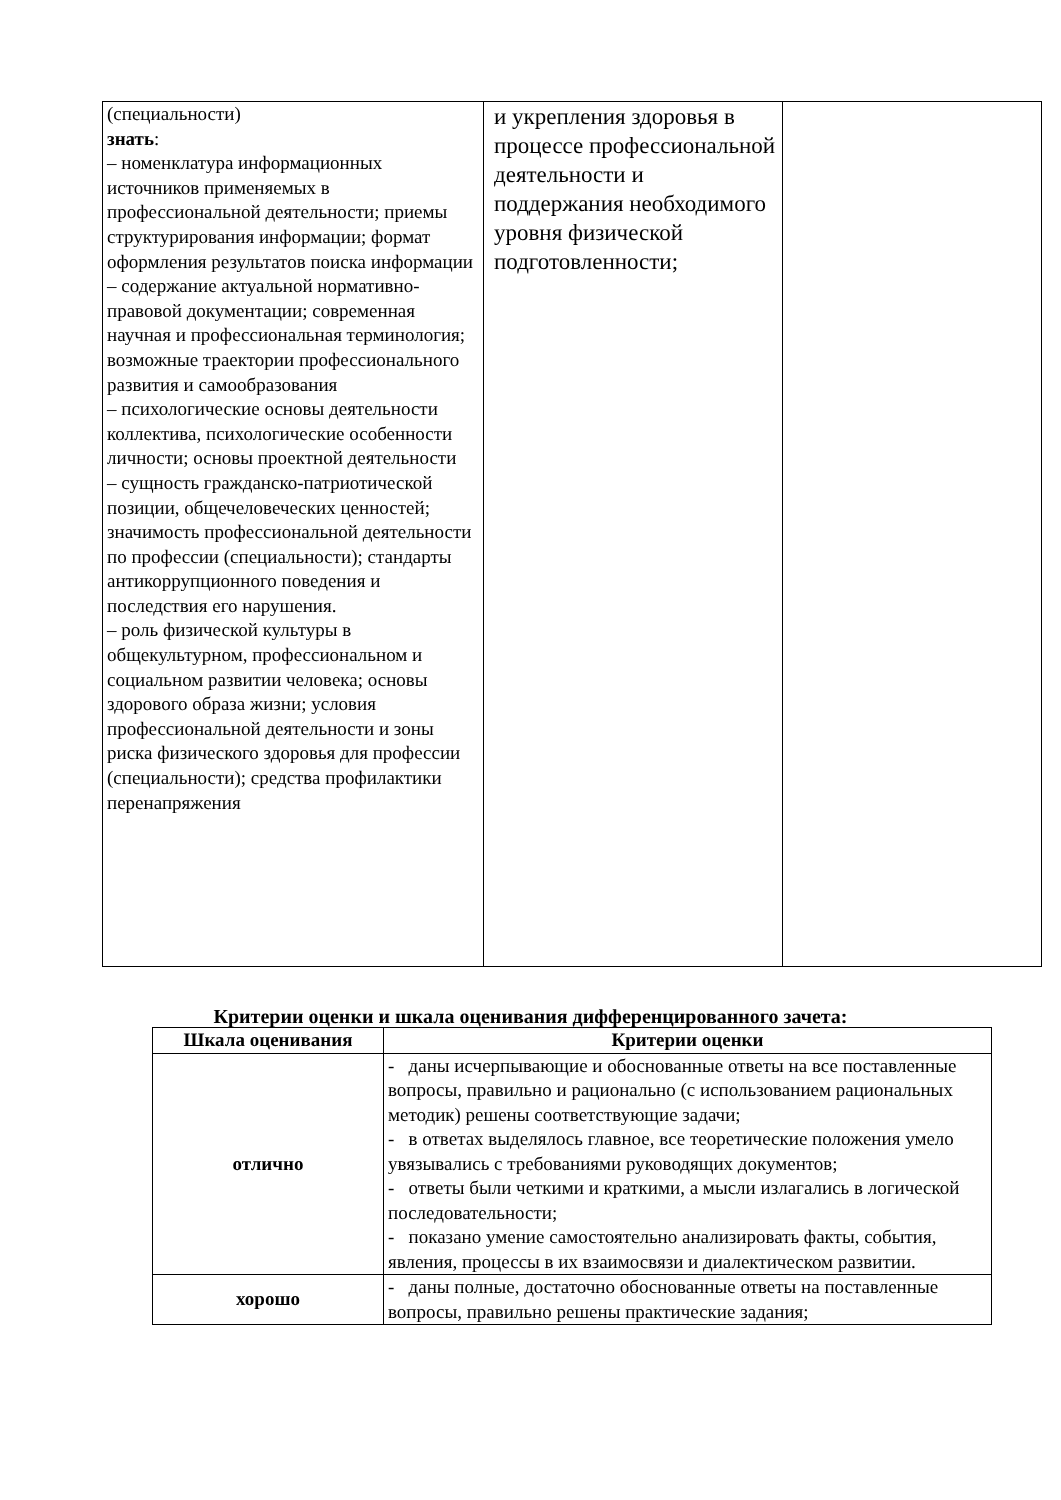| (специальности) знать : – номенклатура информационных источников применяемых в профессиональной деятельности; приемы структурирования информации; формат оформления результатов поиска информации – содержание актуальной нормативно-правовой документации; современная научная и профессиональная терминология; возможные траектории профессионального развития и самообразования – психологические основы деятельности коллектива, психологические особенности личности; основы проектной деятельности – сущность гражданско-патриотической позиции, общечеловеческих ценностей; значимость профессиональной деятельности по профессии (специальности); стандарты антикоррупционного поведения и последствия его нарушения. – роль физической культуры в общекультурном, профессиональном и социальном развитии человека; основы здорового образа жизни; условия профессиональной деятельности и зоны риска физического здоровья для профессии (специальности); средства профилактики перенапряжения | и укрепления здоровья в процессе профессиональной деятельности и поддержания необходимого уровня физической подготовленности; | |
Критерии оценки и шкала оценивания дифференцированного зачета:
| Шкала оценивания | Критерии оценки |
| --- | --- |
| отлично | - даны исчерпывающие и обоснованные ответы на все поставленные вопросы, правильно и рационально (с использованием рациональных методик) решены соответствующие задачи; - в ответах выделялось главное, все теоретические положения умело увязывались с требованиями руководящих документов; - ответы были четкими и краткими, а мысли излагались в логической последовательности; - показано умение самостоятельно анализировать факты, события, явления, процессы в их взаимосвязи и диалектическом развитии. |
| хорошо | - даны полные, достаточно обоснованные ответы на поставленные вопросы, правильно решены практические задания; |